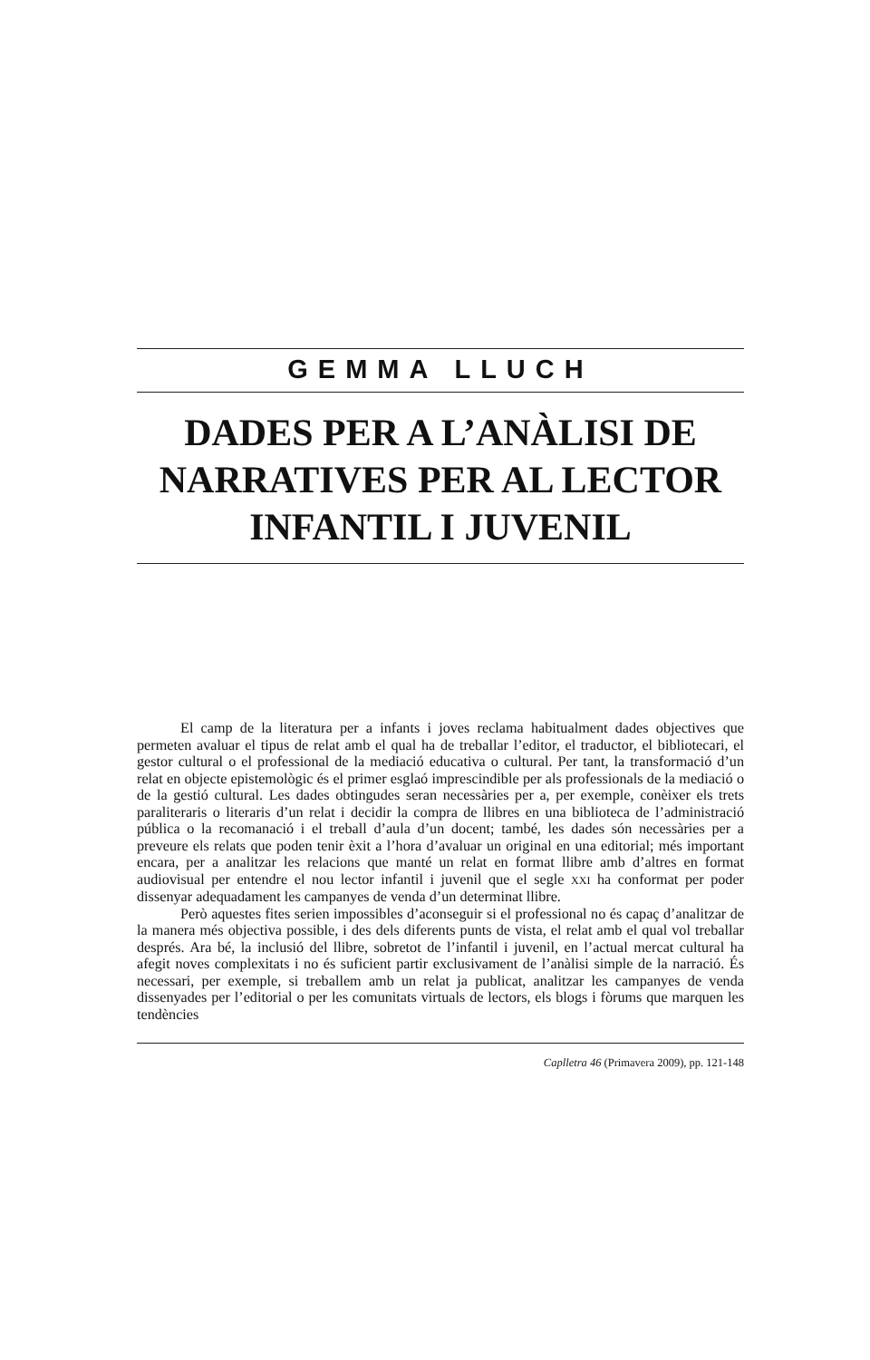GEMMA LLUCH
DADES PER A L’ANÀLISI DE NARRATIVES PER AL LECTOR INFANTIL I JUVENIL
El camp de la literatura per a infants i joves reclama habitualment dades objectives que permeten avaluar el tipus de relat amb el qual ha de treballar l’editor, el traductor, el bibliotecari, el gestor cultural o el professional de la mediació educativa o cultural. Per tant, la transformació d’un relat en objecte epistemològic és el primer esglaó imprescindible per als professionals de la mediació o de la gestió cultural. Les dades obtingudes seran necessàries per a, per exemple, conèixer els trets paraliteraris o literaris d’un relat i decidir la compra de llibres en una biblioteca de l’administració pública o la recomanació i el treball d’aula d’un docent; també, les dades són necessàries per a preveure els relats que poden tenir èxit a l’hora d’avaluar un original en una editorial; més important encara, per a analitzar les relacions que manté un relat en format llibre amb d’altres en format audiovisual per entendre el nou lector infantil i juvenil que el segle XXI ha conformat per poder dissenyar adequadament les campanyes de venda d’un determinat llibre.
Però aquestes fites serien impossibles d’aconseguir si el professional no és capaç d’analitzar de la manera més objectiva possible, i des dels diferents punts de vista, el relat amb el qual vol treballar després. Ara bé, la inclusió del llibre, sobretot de l’infantil i juvenil, en l’actual mercat cultural ha afegit noves complexitats i no és suficient partir exclusivament de l’anàlisi simple de la narració. És necessari, per exemple, si treballem amb un relat ja publicat, analitzar les campanyes de venda dissenyades per l’editorial o per les comunitats virtuals de lectors, els blogs i fòrums que marquen les tendències
Caplletra 46 (Primavera 2009), pp. 121-148